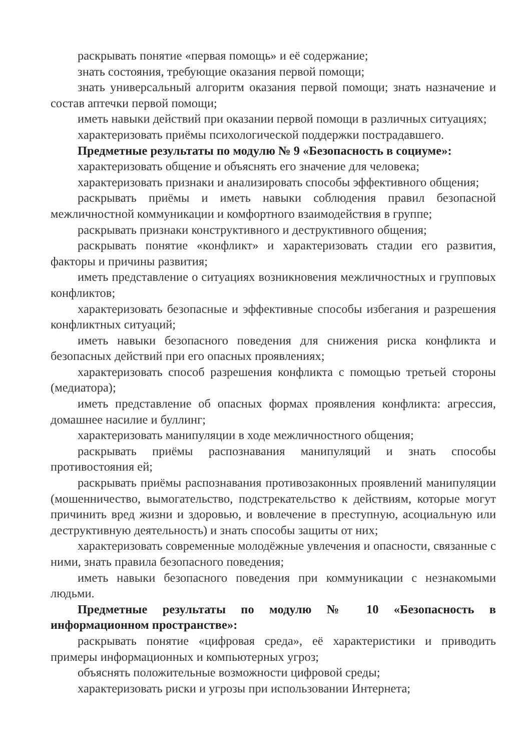раскрывать понятие «первая помощь» и её содержание;
знать состояния, требующие оказания первой помощи;
знать универсальный алгоритм оказания первой помощи; знать назначение и состав аптечки первой помощи;
иметь навыки действий при оказании первой помощи в различных ситуациях;
характеризовать приёмы психологической поддержки пострадавшего.
Предметные результаты по модулю № 9 «Безопасность в социуме»:
характеризовать общение и объяснять его значение для человека;
характеризовать признаки и анализировать способы эффективного общения;
раскрывать приёмы и иметь навыки соблюдения правил безопасной межличностной коммуникации и комфортного взаимодействия в группе;
раскрывать признаки конструктивного и деструктивного общения;
раскрывать понятие «конфликт» и характеризовать стадии его развития, факторы и причины развития;
иметь представление о ситуациях возникновения межличностных и групповых конфликтов;
характеризовать безопасные и эффективные способы избегания и разрешения конфликтных ситуаций;
иметь навыки безопасного поведения для снижения риска конфликта и безопасных действий при его опасных проявлениях;
характеризовать способ разрешения конфликта с помощью третьей стороны (медиатора);
иметь представление об опасных формах проявления конфликта: агрессия, домашнее насилие и буллинг;
характеризовать манипуляции в ходе межличностного общения;
раскрывать приёмы распознавания манипуляций и знать способы противостояния ей;
раскрывать приёмы распознавания противозаконных проявлений манипуляции (мошенничество, вымогательство, подстрекательство к действиям, которые могут причинить вред жизни и здоровью, и вовлечение в преступную, асоциальную или деструктивную деятельность) и знать способы защиты от них;
характеризовать современные молодёжные увлечения и опасности, связанные с ними, знать правила безопасного поведения;
иметь навыки безопасного поведения при коммуникации с незнакомыми людьми.
Предметные результаты по модулю № 10 «Безопасность в информационном пространстве»:
раскрывать понятие «цифровая среда», её характеристики и приводить примеры информационных и компьютерных угроз;
объяснять положительные возможности цифровой среды;
характеризовать риски и угрозы при использовании Интернета;